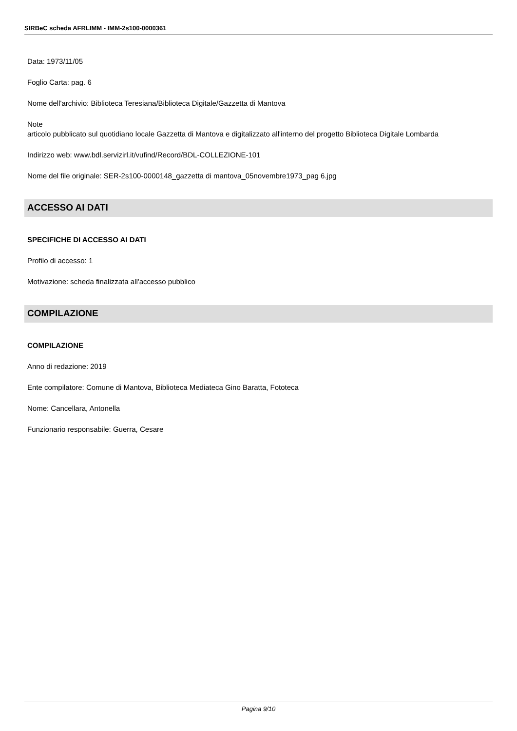SIRBeC scheda AFRLIMM - IMM-2s100-0000361
Data: 1973/11/05
Foglio Carta: pag. 6
Nome dell'archivio: Biblioteca Teresiana/Biblioteca Digitale/Gazzetta di Mantova
Note
articolo pubblicato sul quotidiano locale Gazzetta di Mantova e digitalizzato all'interno del progetto Biblioteca Digitale Lombarda
Indirizzo web: www.bdl.servizirl.it/vufind/Record/BDL-COLLEZIONE-101
Nome del file originale: SER-2s100-0000148_gazzetta di mantova_05novembre1973_pag 6.jpg
ACCESSO AI DATI
SPECIFICHE DI ACCESSO AI DATI
Profilo di accesso: 1
Motivazione: scheda finalizzata all'accesso pubblico
COMPILAZIONE
COMPILAZIONE
Anno di redazione: 2019
Ente compilatore: Comune di Mantova, Biblioteca Mediateca Gino Baratta, Fototeca
Nome: Cancellara, Antonella
Funzionario responsabile: Guerra, Cesare
Pagina 9/10